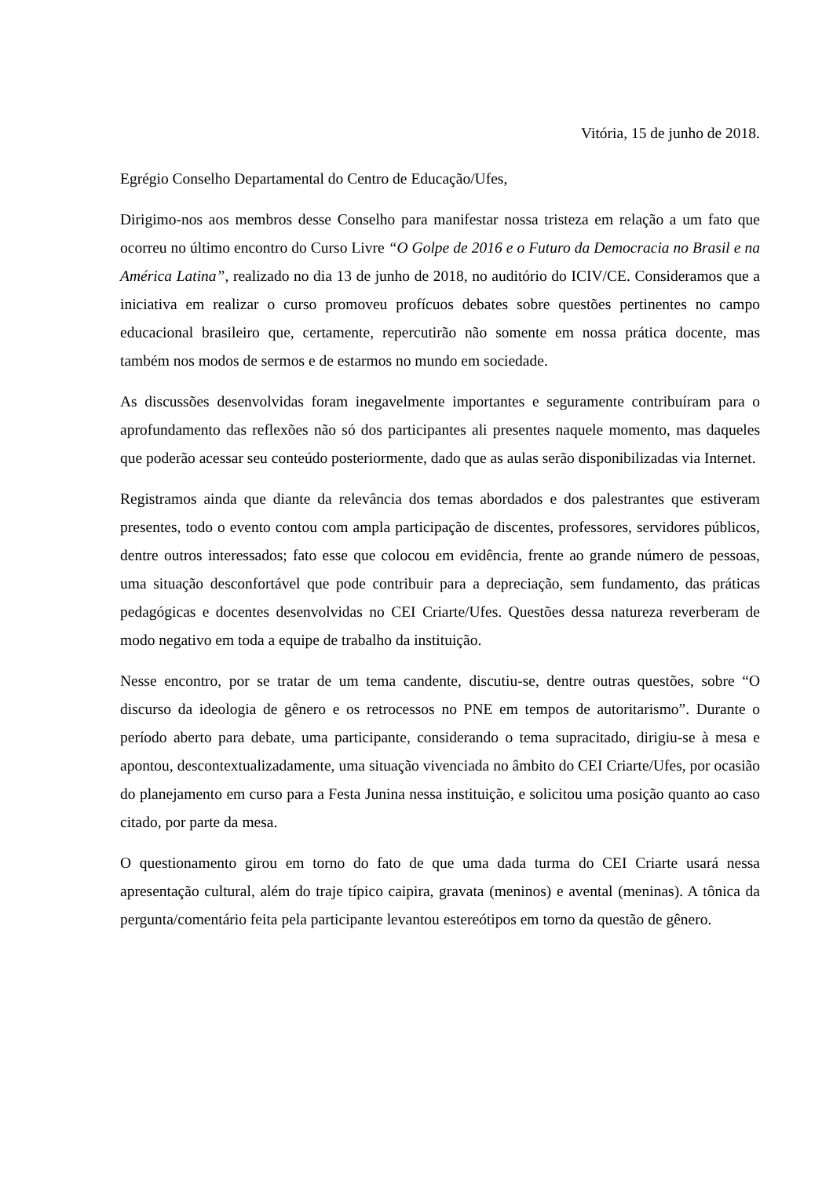Vitória, 15 de junho de 2018.
Egrégio Conselho Departamental do Centro de Educação/Ufes,
Dirigimo-nos aos membros desse Conselho para manifestar nossa tristeza em relação a um fato que ocorreu no último encontro do Curso Livre “O Golpe de 2016 e o Futuro da Democracia no Brasil e na América Latina”, realizado no dia 13 de junho de 2018, no auditório do ICIV/CE. Consideramos que a iniciativa em realizar o curso promoveu profícuos debates sobre questões pertinentes no campo educacional brasileiro que, certamente, repercutirão não somente em nossa prática docente, mas também nos modos de sermos e de estarmos no mundo em sociedade.
As discussões desenvolvidas foram inegavelmente importantes e seguramente contribuíram para o aprofundamento das reflexões não só dos participantes ali presentes naquele momento, mas daqueles que poderão acessar seu conteúdo posteriormente, dado que as aulas serão disponibilizadas via Internet.
Registramos ainda que diante da relevância dos temas abordados e dos palestrantes que estiveram presentes, todo o evento contou com ampla participação de discentes, professores, servidores públicos, dentre outros interessados; fato esse que colocou em evidência, frente ao grande número de pessoas, uma situação desconfortável que pode contribuir para a depreciação, sem fundamento, das práticas pedagógicas e docentes desenvolvidas no CEI Criarte/Ufes. Questões dessa natureza reverberam de modo negativo em toda a equipe de trabalho da instituição.
Nesse encontro, por se tratar de um tema candente, discutiu-se, dentre outras questões, sobre “O discurso da ideologia de gênero e os retrocessos no PNE em tempos de autoritarismo”. Durante o período aberto para debate, uma participante, considerando o tema supracitado, dirigiu-se à mesa e apontou, descontextualizadamente, uma situação vivenciada no âmbito do CEI Criarte/Ufes, por ocasião do planejamento em curso para a Festa Junina nessa instituição, e solicitou uma posição quanto ao caso citado, por parte da mesa.
O questionamento girou em torno do fato de que uma dada turma do CEI Criarte usará nessa apresentação cultural, além do traje típico caipira, gravata (meninos) e avental (meninas). A tônica da pergunta/comentário feita pela participante levantou estereótipos em torno da questão de gênero.